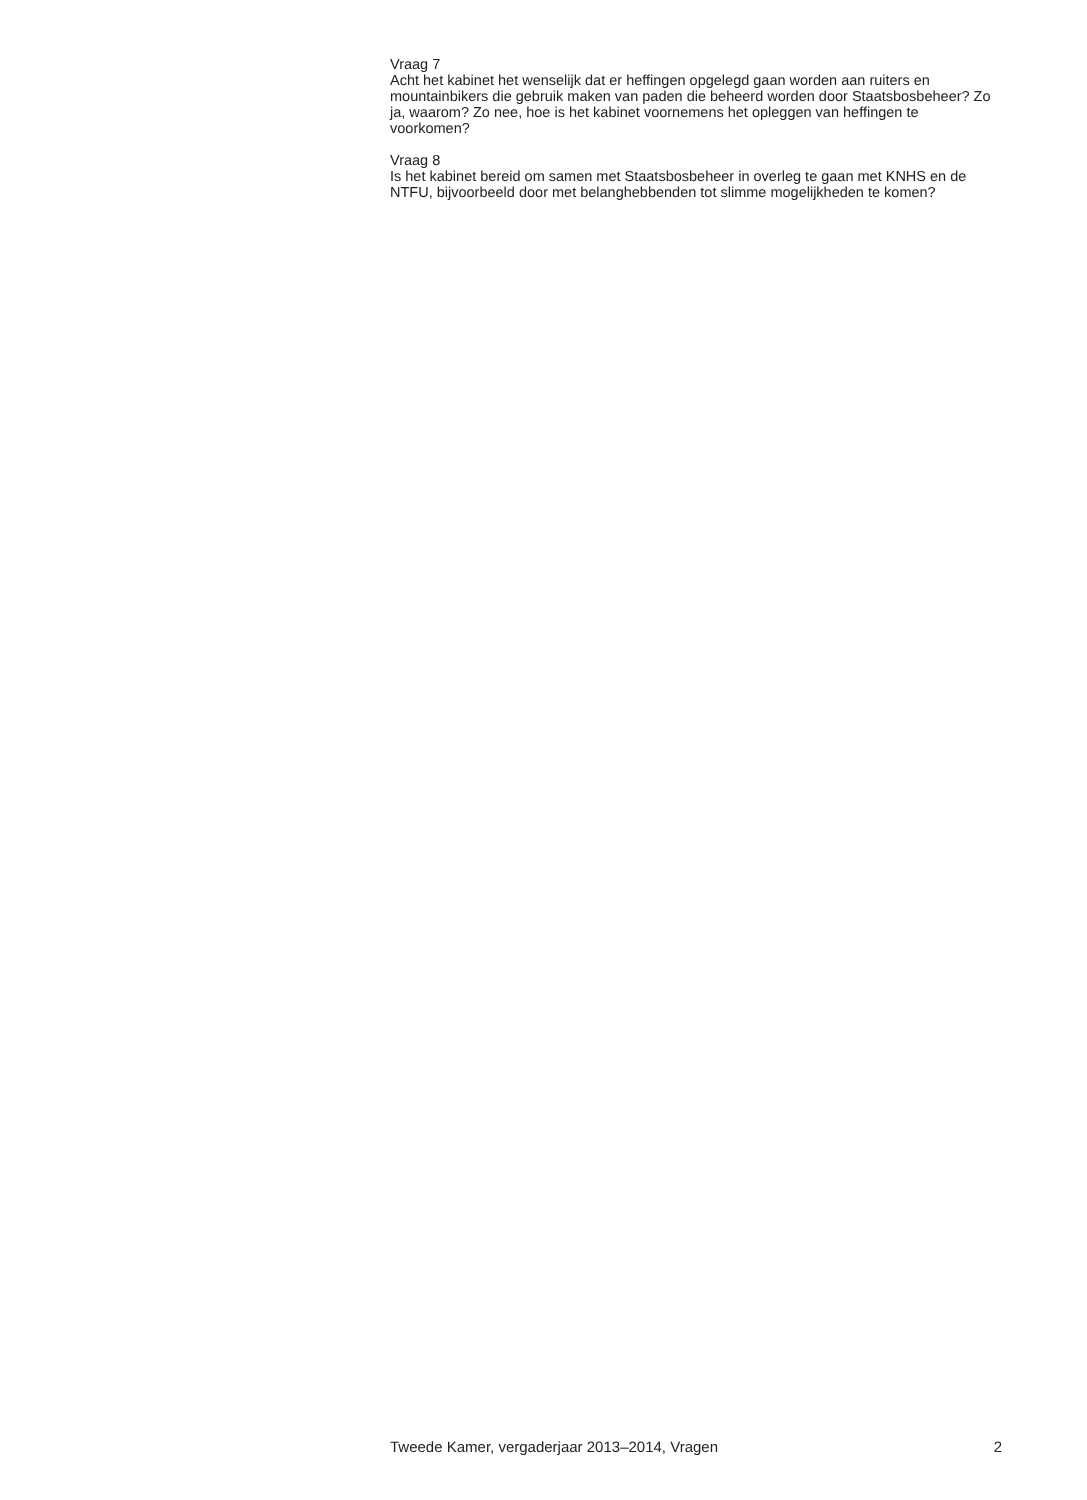Vraag 7
Acht het kabinet het wenselijk dat er heffingen opgelegd gaan worden aan ruiters en mountainbikers die gebruik maken van paden die beheerd worden door Staatsbosbeheer? Zo ja, waarom? Zo nee, hoe is het kabinet voornemens het opleggen van heffingen te voorkomen?
Vraag 8
Is het kabinet bereid om samen met Staatsbosbeheer in overleg te gaan met KNHS en de NTFU, bijvoorbeeld door met belanghebbenden tot slimme mogelijkheden te komen?
Tweede Kamer, vergaderjaar 2013–2014, Vragen 2